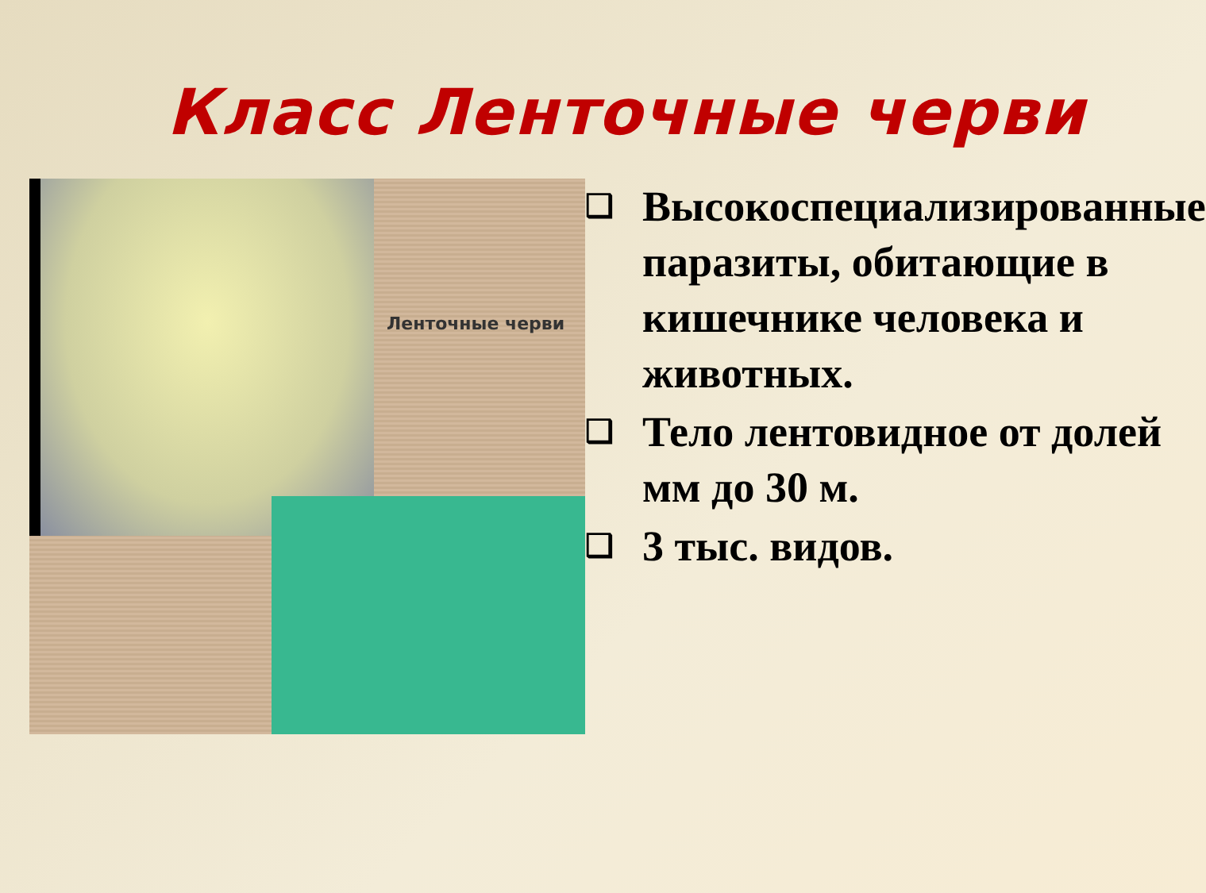Класс Ленточные черви
Ленточные черви
❑ Высокоспециализированные паразиты, обитающие в кишечнике человека и животных.
❑ Тело лентовидное от долей мм до 30 м.
❑ 3 тыс. видов.